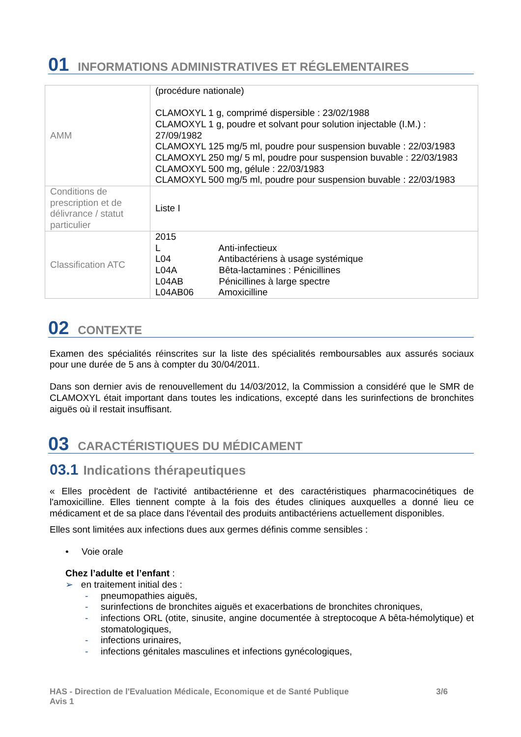01 INFORMATIONS ADMINISTRATIVES ET RÉGLEMENTAIRES
| AMM | (procédure nationale) CLAMOXYL 1 g, comprimé dispersible : 23/02/1988 CLAMOXYL 1 g, poudre et solvant pour solution injectable (I.M.) : 27/09/1982 CLAMOXYL 125 mg/5 ml, poudre pour suspension buvable : 22/03/1983 CLAMOXYL 250 mg/ 5 ml, poudre pour suspension buvable : 22/03/1983 CLAMOXYL 500 mg, gélule : 22/03/1983 CLAMOXYL 500 mg/5 ml, poudre pour suspension buvable : 22/03/1983 |
| Conditions de prescription et de délivrance / statut particulier | Liste I |
| Classification ATC | 2015 L Anti-infectieux L04 Antibactériens à usage systémique L04A Bêta-lactamines : Pénicillines L04AB Pénicillines à large spectre L04AB06 Amoxicilline |
02 CONTEXTE
Examen des spécialités réinscrites sur la liste des spécialités remboursables aux assurés sociaux pour une durée de 5 ans à compter du 30/04/2011.
Dans son dernier avis de renouvellement du 14/03/2012, la Commission a considéré que le SMR de CLAMOXYL était important dans toutes les indications, excepté dans les surinfections de bronchites aiguës où il restait insuffisant.
03 CARACTÉRISTIQUES DU MÉDICAMENT
03.1 Indications thérapeutiques
« Elles procèdent de l'activité antibactérienne et des caractéristiques pharmacocinétiques de l'amoxicilline. Elles tiennent compte à la fois des études cliniques auxquelles a donné lieu ce médicament et de sa place dans l'éventail des produits antibactériens actuellement disponibles.
Elles sont limitées aux infections dues aux germes définis comme sensibles :
• Voie orale
Chez l’adulte et l’enfant :
➢ en traitement initial des :
- pneumopathies aiguës,
- surinfections de bronchites aiguës et exacerbations de bronchites chroniques,
- infections ORL (otite, sinusite, angine documentée à streptocoque A bêta-hémolytique) et stomatologiques,
- infections urinaires,
- infections génitales masculines et infections gynécologiques,
HAS - Direction de l'Evaluation Médicale, Economique et de Santé Publique 3/6
Avis 1